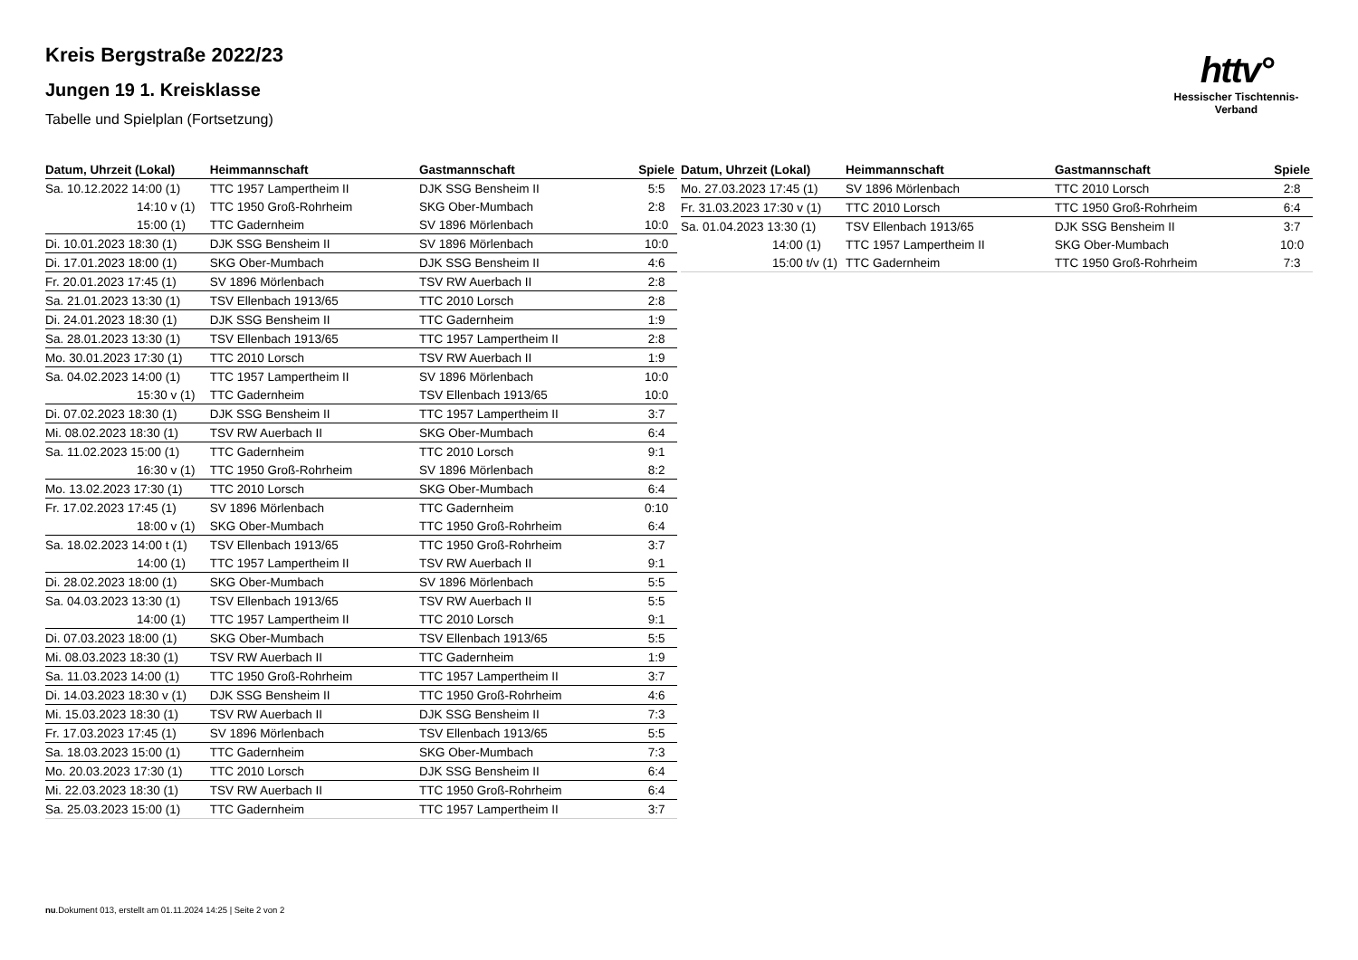httv°
Hessischer Tischtennis-Verband
Kreis Bergstraße 2022/23
Jungen 19 1. Kreisklasse
Tabelle und Spielplan (Fortsetzung)
| Datum, Uhrzeit (Lokal) | Heimmannschaft | Gastmannschaft | Spiele |
| --- | --- | --- | --- |
| Sa. 10.12.2022 14:00 (1) | TTC 1957 Lampertheim II | DJK SSG Bensheim II | 5:5 |
| 14:10 v (1) | TTC 1950 Groß-Rohrheim | SKG Ober-Mumbach | 2:8 |
| 15:00 (1) | TTC Gadernheim | SV 1896 Mörlenbach | 10:0 |
| Di. 10.01.2023 18:30 (1) | DJK SSG Bensheim II | SV 1896 Mörlenbach | 10:0 |
| Di. 17.01.2023 18:00 (1) | SKG Ober-Mumbach | DJK SSG Bensheim II | 4:6 |
| Fr. 20.01.2023 17:45 (1) | SV 1896 Mörlenbach | TSV RW Auerbach II | 2:8 |
| Sa. 21.01.2023 13:30 (1) | TSV Ellenbach 1913/65 | TTC 2010 Lorsch | 2:8 |
| Di. 24.01.2023 18:30 (1) | DJK SSG Bensheim II | TTC Gadernheim | 1:9 |
| Sa. 28.01.2023 13:30 (1) | TSV Ellenbach 1913/65 | TTC 1957 Lampertheim II | 2:8 |
| Mo. 30.01.2023 17:30 (1) | TTC 2010 Lorsch | TSV RW Auerbach II | 1:9 |
| Sa. 04.02.2023 14:00 (1) | TTC 1957 Lampertheim II | SV 1896 Mörlenbach | 10:0 |
| 15:30 v (1) | TTC Gadernheim | TSV Ellenbach 1913/65 | 10:0 |
| Di. 07.02.2023 18:30 (1) | DJK SSG Bensheim II | TTC 1957 Lampertheim II | 3:7 |
| Mi. 08.02.2023 18:30 (1) | TSV RW Auerbach II | SKG Ober-Mumbach | 6:4 |
| Sa. 11.02.2023 15:00 (1) | TTC Gadernheim | TTC 2010 Lorsch | 9:1 |
| 16:30 v (1) | TTC 1950 Groß-Rohrheim | SV 1896 Mörlenbach | 8:2 |
| Mo. 13.02.2023 17:30 (1) | TTC 2010 Lorsch | SKG Ober-Mumbach | 6:4 |
| Fr. 17.02.2023 17:45 (1) | SV 1896 Mörlenbach | TTC Gadernheim | 0:10 |
| 18:00 v (1) | SKG Ober-Mumbach | TTC 1950 Groß-Rohrheim | 6:4 |
| Sa. 18.02.2023 14:00 t (1) | TSV Ellenbach 1913/65 | TTC 1950 Groß-Rohrheim | 3:7 |
| 14:00 (1) | TTC 1957 Lampertheim II | TSV RW Auerbach II | 9:1 |
| Di. 28.02.2023 18:00 (1) | SKG Ober-Mumbach | SV 1896 Mörlenbach | 5:5 |
| Sa. 04.03.2023 13:30 (1) | TSV Ellenbach 1913/65 | TSV RW Auerbach II | 5:5 |
| 14:00 (1) | TTC 1957 Lampertheim II | TTC 2010 Lorsch | 9:1 |
| Di. 07.03.2023 18:00 (1) | SKG Ober-Mumbach | TSV Ellenbach 1913/65 | 5:5 |
| Mi. 08.03.2023 18:30 (1) | TSV RW Auerbach II | TTC Gadernheim | 1:9 |
| Sa. 11.03.2023 14:00 (1) | TTC 1950 Groß-Rohrheim | TTC 1957 Lampertheim II | 3:7 |
| Di. 14.03.2023 18:30 v (1) | DJK SSG Bensheim II | TTC 1950 Groß-Rohrheim | 4:6 |
| Mi. 15.03.2023 18:30 (1) | TSV RW Auerbach II | DJK SSG Bensheim II | 7:3 |
| Fr. 17.03.2023 17:45 (1) | SV 1896 Mörlenbach | TSV Ellenbach 1913/65 | 5:5 |
| Sa. 18.03.2023 15:00 (1) | TTC Gadernheim | SKG Ober-Mumbach | 7:3 |
| Mo. 20.03.2023 17:30 (1) | TTC 2010 Lorsch | DJK SSG Bensheim II | 6:4 |
| Mi. 22.03.2023 18:30 (1) | TSV RW Auerbach II | TTC 1950 Groß-Rohrheim | 6:4 |
| Sa. 25.03.2023 15:00 (1) | TTC Gadernheim | TTC 1957 Lampertheim II | 3:7 |
| Datum, Uhrzeit (Lokal) | Heimmannschaft | Gastmannschaft | Spiele |
| --- | --- | --- | --- |
| Mo. 27.03.2023 17:45 (1) | SV 1896 Mörlenbach | TTC 2010 Lorsch | 2:8 |
| Fr. 31.03.2023 17:30 v (1) | TTC 2010 Lorsch | TTC 1950 Groß-Rohrheim | 6:4 |
| Sa. 01.04.2023 13:30 (1) | TSV Ellenbach 1913/65 | DJK SSG Bensheim II | 3:7 |
| 14:00 (1) | TTC 1957 Lampertheim II | SKG Ober-Mumbach | 10:0 |
| 15:00 t/v (1) | TTC Gadernheim | TTC 1950 Groß-Rohrheim | 7:3 |
nu.Dokument 013, erstellt am 01.11.2024 14:25 | Seite 2 von 2